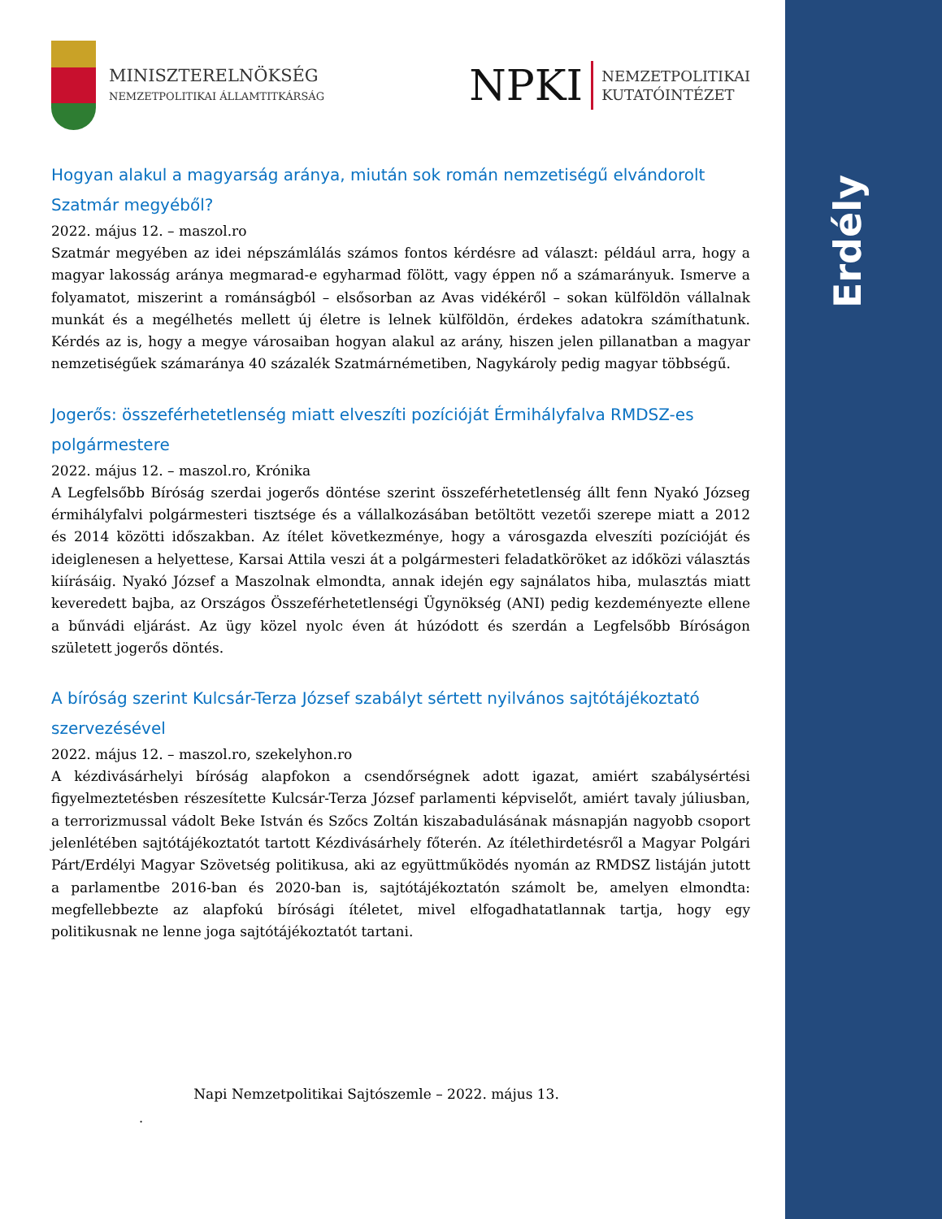Erdély
MINISZTERELNÖKSÉG
NEMZETPOLITIKAI ÁLLAMTITKÁRSÁG
NPKI
NEMZETPOLITIKAI
KUTATÓINTÉZET
Hogyan alakul a magyarság aránya, miután sok román nemzetiségű elvándorolt Szatmár megyéből?
2022. május 12. – maszol.ro
Szatmár megyében az idei népszámlálás számos fontos kérdésre ad választ: például arra, hogy a magyar lakosság aránya megmarad-e egyharmad fölött, vagy éppen nő a számarányuk. Ismerve a folyamatot, miszerint a románságból – elsősorban az Avas vidékéről – sokan külföldön vállalnak munkát és a megélhetés mellett új életre is lelnek külföldön, érdekes adatokra számíthatunk. Kérdés az is, hogy a megye városaiban hogyan alakul az arány, hiszen jelen pillanatban a magyar nemzetiségűek számaránya 40 százalék Szatmárnémetiben, Nagykároly pedig magyar többségű.
Jogerős: összeférhetetlenség miatt elveszíti pozícióját Érmihályfalva RMDSZ-es polgármestere
2022. május 12. – maszol.ro, Krónika
A Legfelsőbb Bíróság szerdai jogerős döntése szerint összeférhetetlenség állt fenn Nyakó Józseg érmihályfalvi polgármesteri tisztsége és a vállalkozásában betöltött vezetői szerepe miatt a 2012 és 2014 közötti időszakban. Az ítélet következménye, hogy a városgazda elveszíti pozícióját és ideiglenesen a helyettese, Karsai Attila veszi át a polgármesteri feladatköröket az időközi választás kiírásáig. Nyakó József a Maszolnak elmondta, annak idején egy sajnálatos hiba, mulasztás miatt keveredett bajba, az Országos Összeférhetetlenségi Ügynökség (ANI) pedig kezdeményezte ellene a bűnvádi eljárást. Az ügy közel nyolc éven át húzódott és szerdán a Legfelsőbb Bíróságon született jogerős döntés.
A bíróság szerint Kulcsár-Terza József szabályt sértett nyilvános sajtótájékoztató szervezésével
2022. május 12. – maszol.ro, szekelyhon.ro
A kézdivásárhelyi bíróság alapfokon a csendőrségnek adott igazat, amiért szabálysértési figyelmeztetésben részesítette Kulcsár-Terza József parlamenti képviselőt, amiért tavaly júliusban, a terrorizmussal vádolt Beke István és Szőcs Zoltán kiszabadulásának másnapján nagyobb csoport jelenlétében sajtótájékoztatót tartott Kézdivásárhely főterén. Az ítélethirdetésről a Magyar Polgári Párt/Erdélyi Magyar Szövetség politikusa, aki az együttműködés nyomán az RMDSZ listáján jutott a parlamentbe 2016-ban és 2020-ban is, sajtótájékoztatón számolt be, amelyen elmondta: megfellebbezte az alapfokú bírósági ítéletet, mivel elfogadhatatlannak tartja, hogy egy politikusnak ne lenne joga sajtótájékoztatót tartani.
Napi Nemzetpolitikai Sajtószemle – 2022. május 13.
.